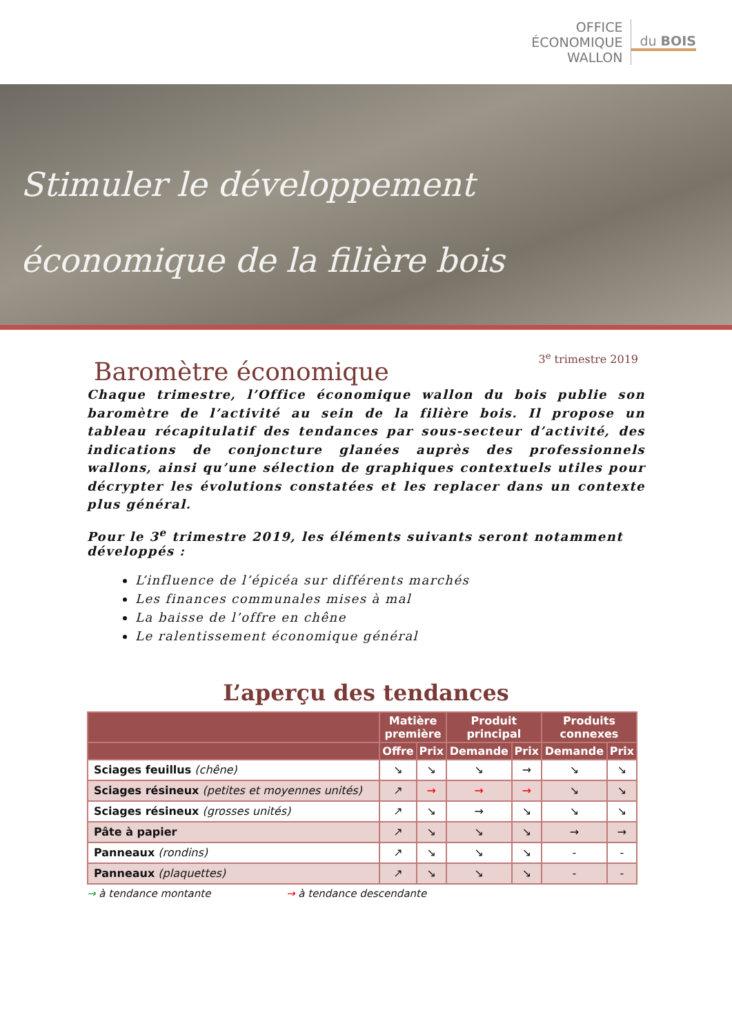OFFICE
ÉCONOMIQUE
WALLON
du BOIS
Stimuler le développement
économique de la filière bois
Baromètre économique
3<sup>e</sup> trimestre 2019
Chaque trimestre, l’Office économique wallon du bois publie son baromètre de l’activité au sein de la filière bois. Il propose un tableau récapitulatif des tendances par sous-secteur d’activité, des indications de conjoncture glanées auprès des professionnels wallons, ainsi qu’une sélection de graphiques contextuels utiles pour décrypter les évolutions constatées et les replacer dans un contexte plus général.
Pour le 3<sup>e</sup> trimestre 2019, les éléments suivants seront notamment développés :
L’influence de l’épicéa sur différents marchés
Les finances communales mises à mal
La baisse de l’offre en chêne
Le ralentissement économique général
L’aperçu des tendances
| | Matière première | | Produit principal | | Produits connexes | |
| --- | --- | --- | --- | --- | --- | --- |
| | Offre | Prix | Demande | Prix | Demande | Prix |
| Sciages feuillus (chêne) | ↘ | ↘ | ↘ | → | ↘ | ↘ |
| Sciages résineux (petites et moyennes unités) | ↗ | → | → | → | ↘ | ↘ |
| Sciages résineux (grosses unités) | ↗ | ↘ | → | ↘ | ↘ | ↘ |
| Pâte à papier | ↗ | ↘ | ↘ | ↘ | → | → |
| Panneaux (rondins) | ↗ | ↘ | ↘ | ↘ | - | - |
| Panneaux (plaquettes) | ↗ | ↘ | ↘ | ↘ | - | - |
→ à tendance montante → à tendance descendante